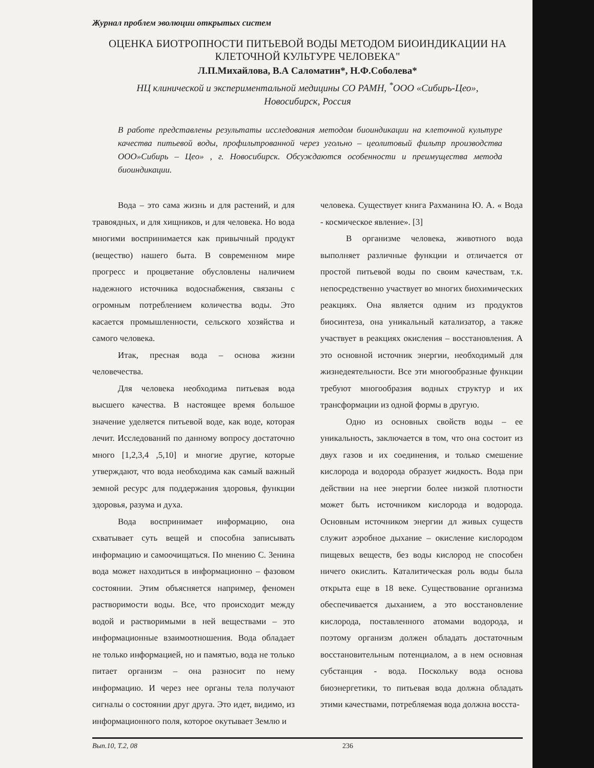Журнал проблем эволюции открытых систем
ОЦЕНКА БИОТРОПНОСТИ ПИТЬЕВОЙ ВОДЫ МЕТОДОМ БИОИНДИКАЦИИ НА КЛЕТОЧНОЙ КУЛЬТУРЕ ЧЕЛОВЕКА"
Л.П.Михайлова, В.А Саломатин*, Н.Ф.Соболева*
НЦ клинической и экспериментальной медицины СО РАМН, <sup>*</sup>ООО «Сибирь-Цео»,
Новосибирск, Россия
В работе представлены результаты исследования методом биоиндикации на клеточной культуре качества питьевой воды, профильтрованной через угольно – цеолитовый фильтр производства ООО»Сибирь – Цео» , г. Новосибирск. Обсуждаются особенности и преимущества метода биоиндикации.
Вода – это сама жизнь и для растений, и для травоядных, и для хищников, и для человека. Но вода многими воспринимается как привычный продукт (вещество) нашего быта. В современном мире прогресс и процветание обусловлены наличием надежного источника водоснабжения, связаны с огромным потреблением количества воды. Это касается промышленности, сельского хозяйства и самого человека.
Итак, пресная вода – основа жизни человечества.
Для человека необходима питьевая вода высшего качества. В настоящее время большое значение уделяется питьевой воде, как воде, которая лечит. Исследований по данному вопросу достаточно много [1,2,3,4 ,5,10] и многие другие, которые утверждают, что вода необходима как самый важный земной ресурс для поддержания здоровья, функции здоровья, разума и духа.
Вода воспринимает информацию, она схватывает суть вещей и способна записывать информацию и самоочищаться. По мнению С. Зенина вода может находиться в информационно – фазовом состоянии. Этим объясняется например, феномен растворимости воды. Все, что происходит между водой и растворимыми в ней веществами – это информационные взаимоотношения. Вода обладает не только информацией, но и памятью, вода не только питает организм – она разносит по нему информацию. И через нее органы тела получают сигналы о состоянии друг друга. Это идет, видимо, из информационного поля, которое окутывает Землю и
человека. Существует книга Рахманина Ю. А. « Вода - космическое явление». [3]
В организме человека, животного вода выполняет различные функции и отличается от простой питьевой воды по своим качествам, т.к. непосредственно участвует во многих биохимических реакциях. Она является одним из продуктов биосинтеза, она уникальный катализатор, а также участвует в реакциях окисления – восстановления. А это основной источник энергии, необходимый для жизнедеятельности. Все эти многообразные функции требуют многообразия водных структур и их трансформации из одной формы в другую.
Одно из основных свойств воды – ее уникальность, заключается в том, что она состоит из двух газов и их соединения, и только смешение кислорода и водорода образует жидкость. Вода при действии на нее энергии более низкой плотности может быть источником кислорода и водорода. Основным источником энергии дл живых существ служит аэробное дыхание – окисление кислородом пищевых веществ, без воды кислород не способен ничего окислить. Каталитическая роль воды была открыта еще в 18 веке. Существование организма обеспечивается дыханием, а это восстановление кислорода, поставленного атомами водорода, и поэтому организм должен обладать достаточным восстановительным потенциалом, а в нем основная субстанция - вода. Поскольку вода основа биоэнергетики, то питьевая вода должна обладать этими качествами, потребляемая вода должна восста-
Вып.10, Т.2, 08 236